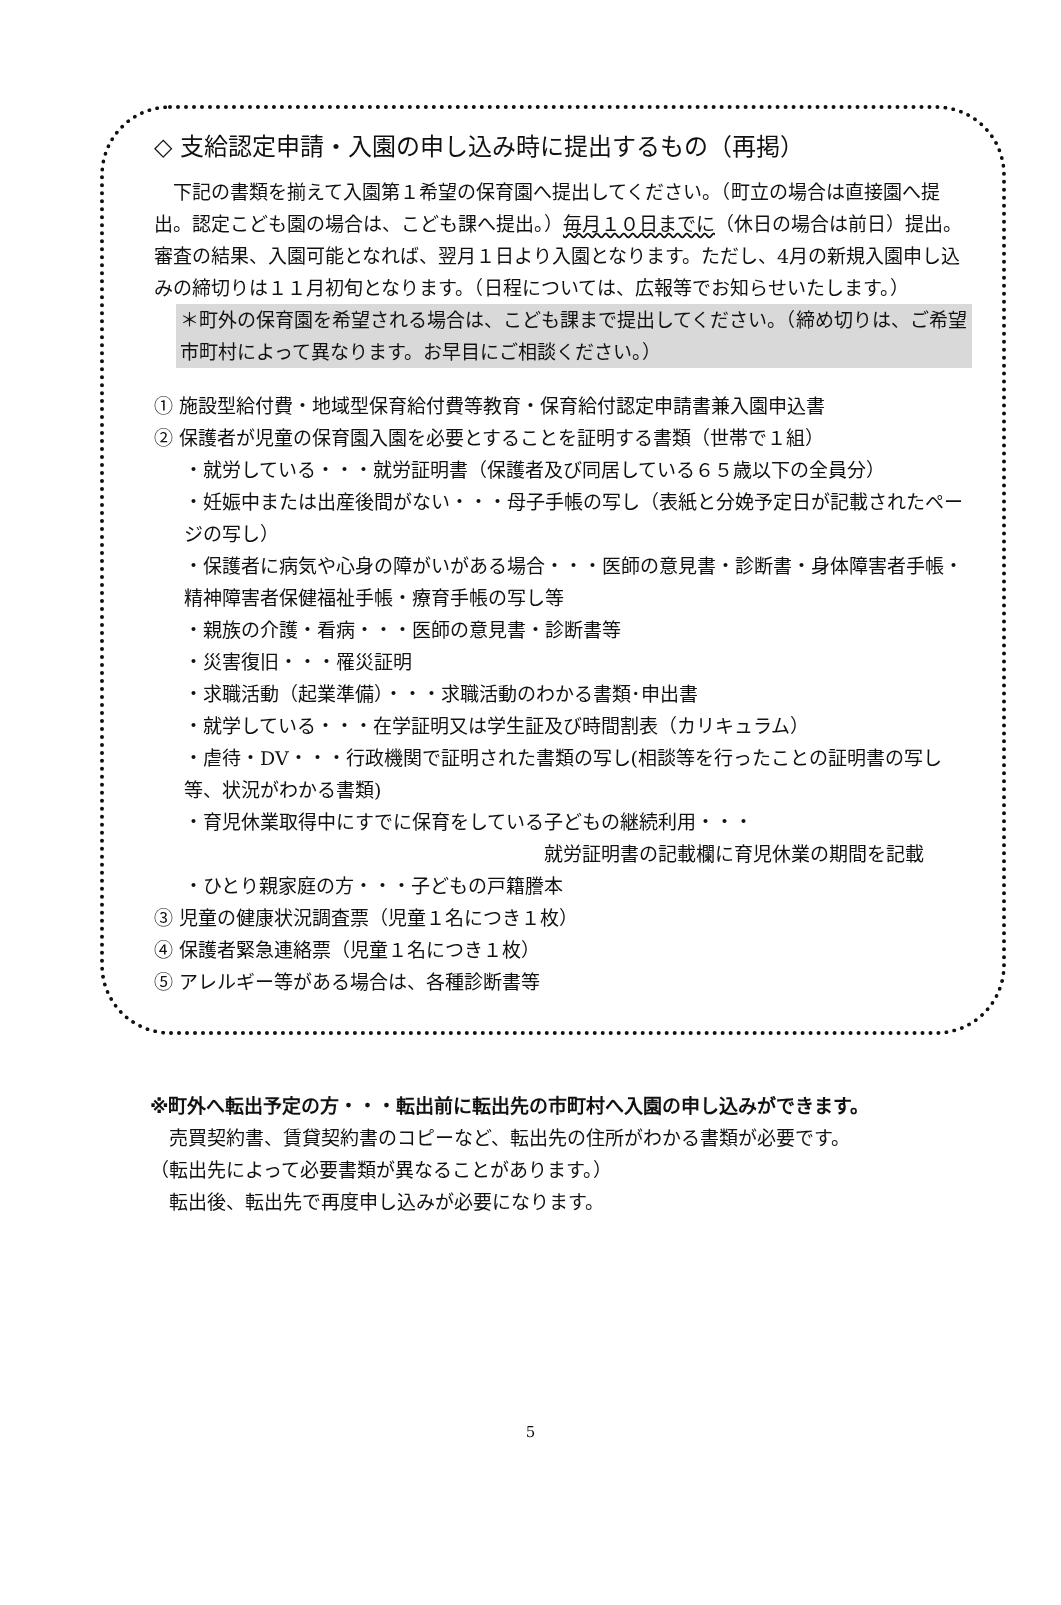◇ 支給認定申請・入園の申し込み時に提出するもの（再掲）
　下記の書類を揃えて入園第１希望の保育園へ提出してください。（町立の場合は直接園へ提出。認定こども園の場合は、こども課へ提出。）毎月１０日までに（休日の場合は前日）提出。審査の結果、入園可能となれば、翌月１日より入園となります。ただし、4月の新規入園申し込みの締切りは１１月初旬となります。（日程については、広報等でお知らせいたします。）
＊町外の保育園を希望される場合は、こども課まで提出してください。（締め切りは、ご希望市町村によって異なります。お早目にご相談ください。）
① 施設型給付費・地域型保育給付費等教育・保育給付認定申請書兼入園申込書
② 保護者が児童の保育園入園を必要とすることを証明する書類（世帯で１組）
・就労している・・・就労証明書（保護者及び同居している６５歳以下の全員分）
・妊娠中または出産後間がない・・・母子手帳の写し（表紙と分娩予定日が記載されたページの写し）
・保護者に病気や心身の障がいがある場合・・・医師の意見書・診断書・身体障害者手帳・精神障害者保健福祉手帳・療育手帳の写し等
・親族の介護・看病・・・医師の意見書・診断書等
・災害復旧・・・罹災証明
・求職活動（起業準備）・・・求職活動のわかる書類･申出書
・就学している・・・在学証明又は学生証及び時間割表（カリキュラム）
・虐待・DV・・・行政機関で証明された書類の写し(相談等を行ったことの証明書の写し等、状況がわかる書類)
・育児休業取得中にすでに保育をしている子どもの継続利用・・・
就労証明書の記載欄に育児休業の期間を記載
・ひとり親家庭の方・・・子どもの戸籍謄本
③ 児童の健康状況調査票（児童１名につき１枚）
④ 保護者緊急連絡票（児童１名につき１枚）
⑤ アレルギー等がある場合は、各種診断書等
※町外へ転出予定の方・・・転出前に転出先の市町村へ入園の申し込みができます。
　売買契約書、賃貸契約書のコピーなど、転出先の住所がわかる書類が必要です。
（転出先によって必要書類が異なることがあります。）
　転出後、転出先で再度申し込みが必要になります。
5